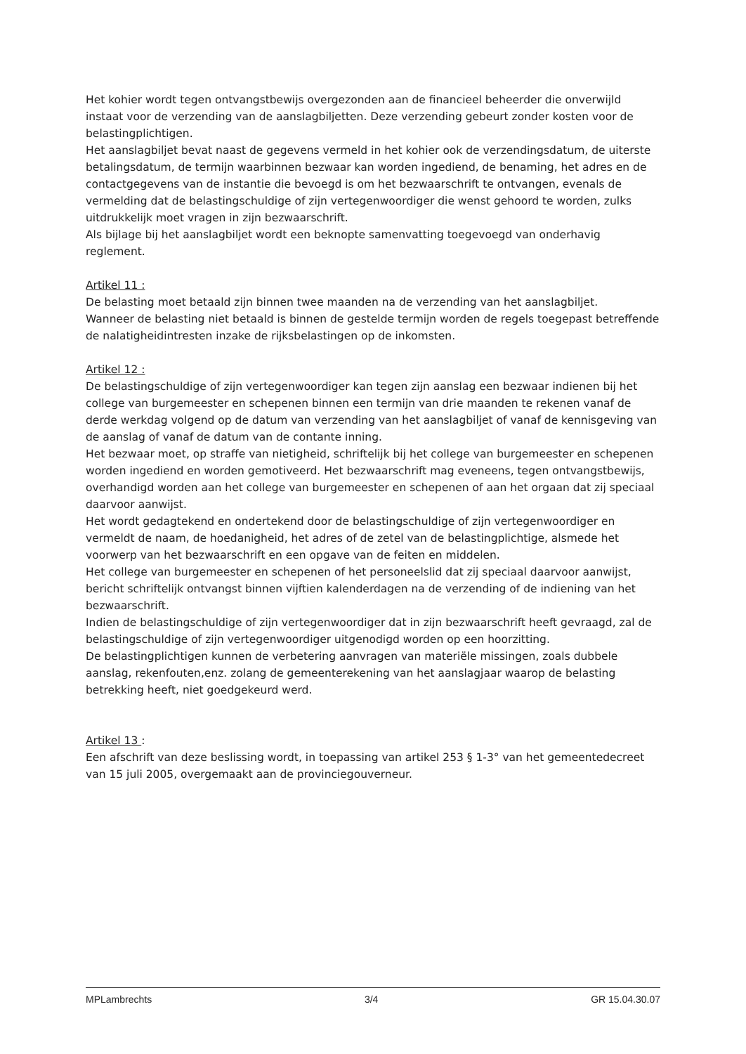Het kohier wordt tegen ontvangstbewijs overgezonden aan de financieel beheerder die onverwijld instaat voor de verzending van de aanslagbiljetten. Deze verzending gebeurt zonder kosten voor de belastingplichtigen.
Het aanslagbiljet bevat naast de gegevens vermeld in het kohier ook de verzendingsdatum, de uiterste betalingsdatum, de termijn waarbinnen bezwaar kan worden ingediend, de benaming, het adres en de contactgegevens van de instantie die bevoegd is om het bezwaarschrift te ontvangen, evenals de vermelding dat de belastingschuldige of zijn vertegenwoordiger die wenst gehoord te worden, zulks uitdrukkelijk moet vragen in zijn bezwaarschrift.
Als bijlage bij het aanslagbiljet wordt een beknopte samenvatting toegevoegd van onderhavig reglement.
Artikel 11 :
De belasting moet betaald zijn binnen twee maanden na de verzending van het aanslagbiljet.
Wanneer de belasting niet betaald is binnen de gestelde termijn worden de regels toegepast betreffende de nalatigheidintresten inzake de rijksbelastingen op de inkomsten.
Artikel 12 :
De belastingschuldige of zijn vertegenwoordiger kan tegen zijn aanslag een bezwaar indienen bij het college van burgemeester en schepenen binnen een termijn van drie maanden te rekenen vanaf de derde werkdag volgend op de datum van verzending van het aanslagbiljet of vanaf de kennisgeving van de aanslag of vanaf de datum van de contante inning.
Het bezwaar moet, op straffe van nietigheid, schriftelijk bij het college van burgemeester en schepenen worden ingediend en worden gemotiveerd. Het bezwaarschrift mag eveneens, tegen ontvangstbewijs, overhandigd worden aan het college van burgemeester en schepenen of aan het orgaan dat zij speciaal daarvoor aanwijst.
Het wordt gedagtekend en ondertekend door de belastingschuldige of zijn vertegenwoordiger en vermeldt de naam, de hoedanigheid, het adres of de zetel van de belastingplichtige, alsmede het voorwerp van het bezwaarschrift en een opgave van de feiten en middelen.
Het college van burgemeester en schepenen of het personeelslid dat zij speciaal daarvoor aanwijst, bericht schriftelijk ontvangst binnen vijftien kalenderdagen na de verzending of de indiening van het bezwaarschrift.
Indien de belastingschuldige of zijn vertegenwoordiger dat in zijn bezwaarschrift heeft gevraagd, zal de belastingschuldige of zijn vertegenwoordiger uitgenodigd worden op een hoorzitting.
De belastingplichtigen kunnen de verbetering aanvragen van materiële missingen, zoals dubbele aanslag, rekenfouten,enz. zolang de gemeenterekening van het aanslagjaar waarop de belasting betrekking heeft, niet goedgekeurd werd.
Artikel 13 :
Een afschrift van deze beslissing wordt, in toepassing van artikel 253 § 1-3° van het gemeentedecreet van 15 juli 2005, overgemaakt aan de provinciegouverneur.
MPLambrechts 3/4 GR 15.04.30.07